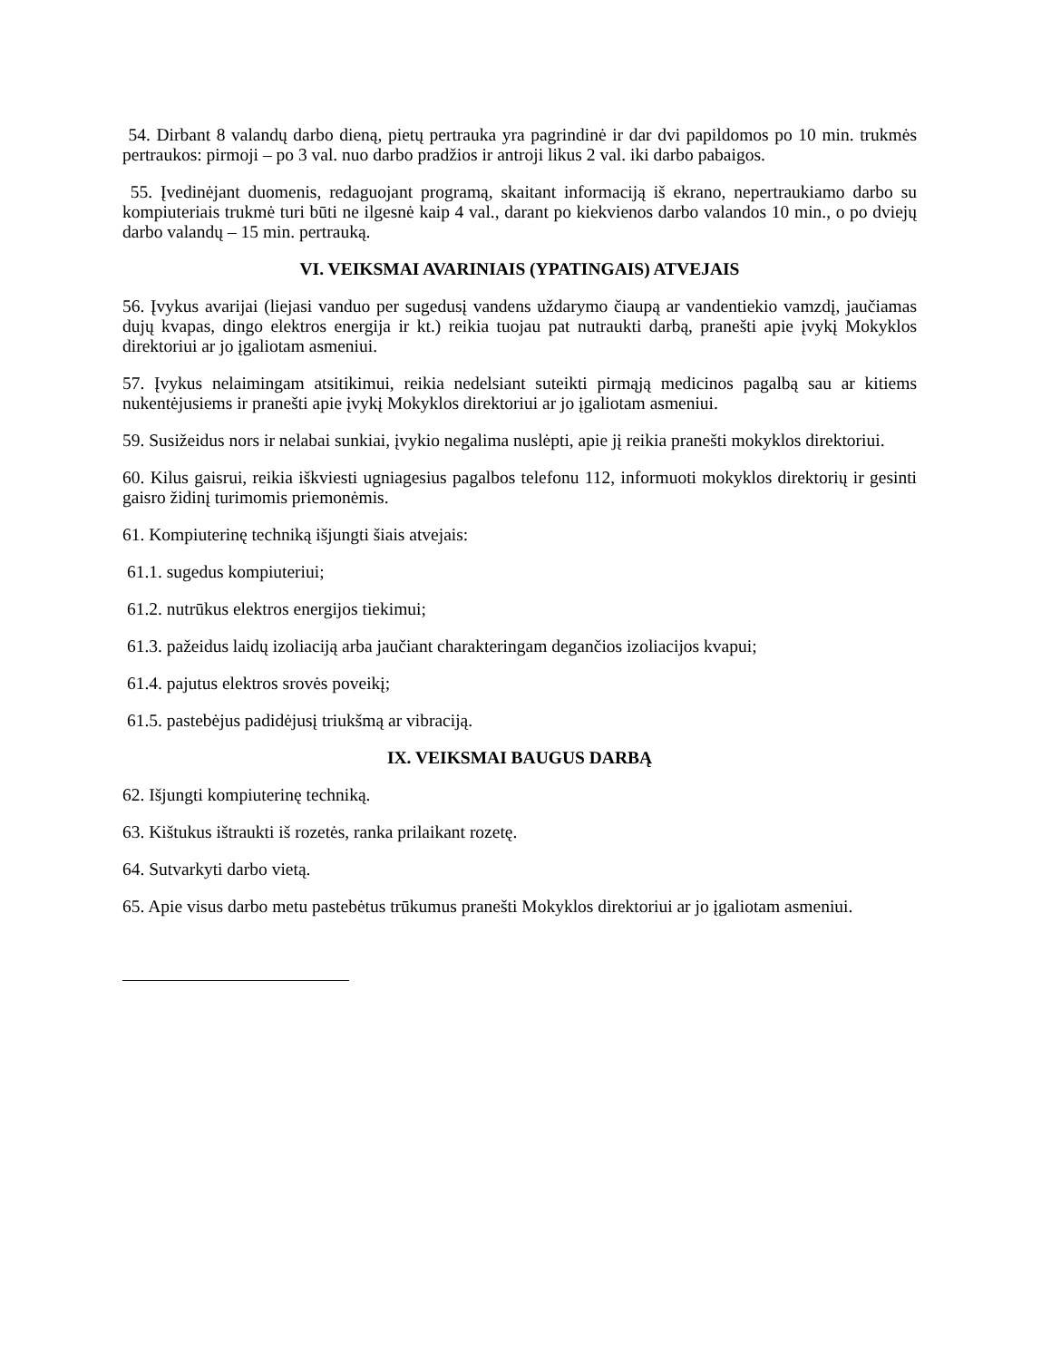54. Dirbant 8 valandų darbo dieną, pietų pertrauka yra pagrindinė ir dar dvi papildomos po 10 min. trukmės pertraukos: pirmoji – po 3 val. nuo darbo pradžios ir antroji likus 2 val. iki darbo pabaigos.
55. Įvedinėjant duomenis, redaguojant programą, skaitant informaciją iš ekrano, nepertraukiamo darbo su kompiuteriais trukmė turi būti ne ilgesnė kaip 4 val., darant po kiekvienos darbo valandos 10 min., o po dviejų darbo valandų – 15 min. pertrauką.
VI. VEIKSMAI AVARINIAIS (YPATINGAIS) ATVEJAIS
56. Įvykus avarijai (liejasi vanduo per sugedusį vandens uždarymo čiaupą ar vandentiekio vamzdį, jaučiamas dujų kvapas, dingo elektros energija ir kt.) reikia tuojau pat nutraukti darbą, pranešti apie įvykį Mokyklos direktoriui ar jo įgaliotam asmeniui.
57. Įvykus nelaimingam atsitikimui, reikia nedelsiant suteikti pirmąją medicinos pagalbą sau ar kitiems nukentėjusiems ir pranešti apie įvykį Mokyklos direktoriui ar jo įgaliotam asmeniui.
59. Susižeidus nors ir nelabai sunkiai, įvykio negalima nuslėpti, apie jį reikia pranešti mokyklos direktoriui.
60. Kilus gaisrui, reikia iškviesti ugniagesius pagalbos telefonu 112, informuoti mokyklos direktorių ir gesinti gaisro židinį turimomis priemonėmis.
61. Kompiuterinę techniką išjungti šiais atvejais:
61.1. sugedus kompiuteriui;
61.2. nutrūkus elektros energijos tiekimui;
61.3. pažeidus laidų izoliaciją arba jaučiant charakteringam degančios izoliacijos kvapui;
61.4. pajutus elektros srovės poveikį;
61.5. pastebėjus padidėjusį triukšmą ar vibraciją.
IX. VEIKSMAI BAUGUS DARBĄ
62. Išjungti kompiuterinę techniką.
63. Kištukus ištraukti iš rozetės, ranka prilaikant rozetę.
64. Sutvarkyti darbo vietą.
65. Apie visus darbo metu pastebėtus trūkumus pranešti Mokyklos direktoriui ar jo įgaliotam asmeniui.